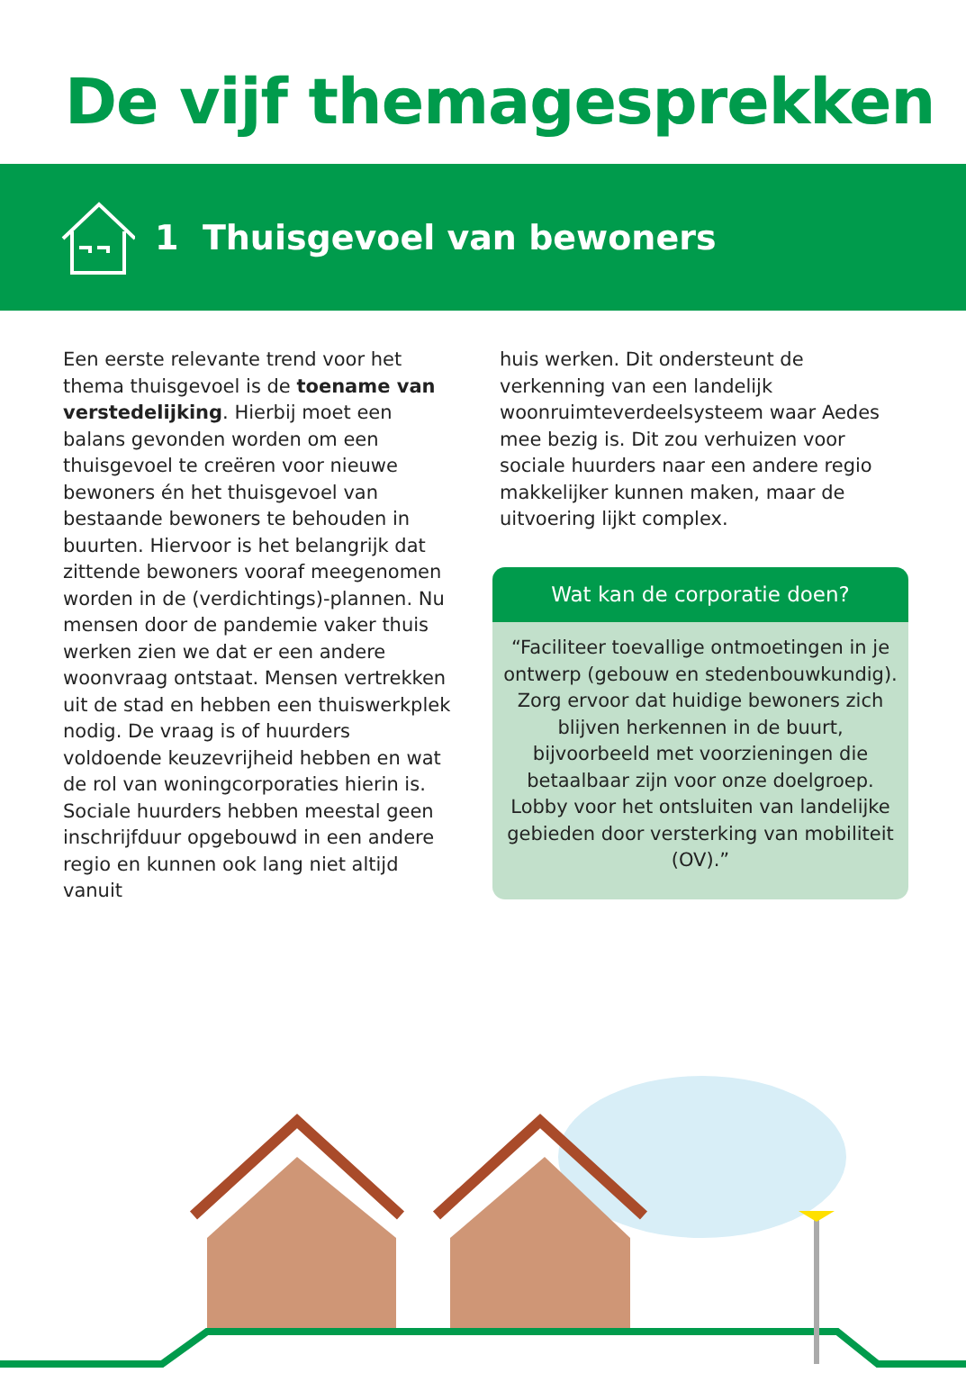De vijf themagesprekken
1 Thuisgevoel van bewoners
Een eerste relevante trend voor het thema thuisgevoel is de toename van verstedelijking. Hierbij moet een balans gevonden worden om een thuisgevoel te creëren voor nieuwe bewoners én het thuisgevoel van bestaande bewoners te behouden in buurten. Hiervoor is het belangrijk dat zittende bewoners vooraf meegenomen worden in de (verdichtings)-plannen. Nu mensen door de pandemie vaker thuis werken zien we dat er een andere woonvraag ontstaat. Mensen vertrekken uit de stad en hebben een thuiswerkplek nodig. De vraag is of huurders voldoende keuzevrijheid hebben en wat de rol van woningcorporaties hierin is. Sociale huurders hebben meestal geen inschrijfduur opgebouwd in een andere regio en kunnen ook lang niet altijd vanuit
huis werken. Dit ondersteunt de verkenning van een landelijk woonruimteverdeelsysteem waar Aedes mee bezig is. Dit zou verhuizen voor sociale huurders naar een andere regio makkelijker kunnen maken, maar de uitvoering lijkt complex.
Wat kan de corporatie doen?
“Faciliteer toevallige ontmoetingen in je ontwerp (gebouw en stedenbouwkundig). Zorg ervoor dat huidige bewoners zich blijven herkennen in de buurt, bijvoorbeeld met voorzieningen die betaalbaar zijn voor onze doelgroep. Lobby voor het ontsluiten van landelijke gebieden door versterking van mobiliteit (OV).”